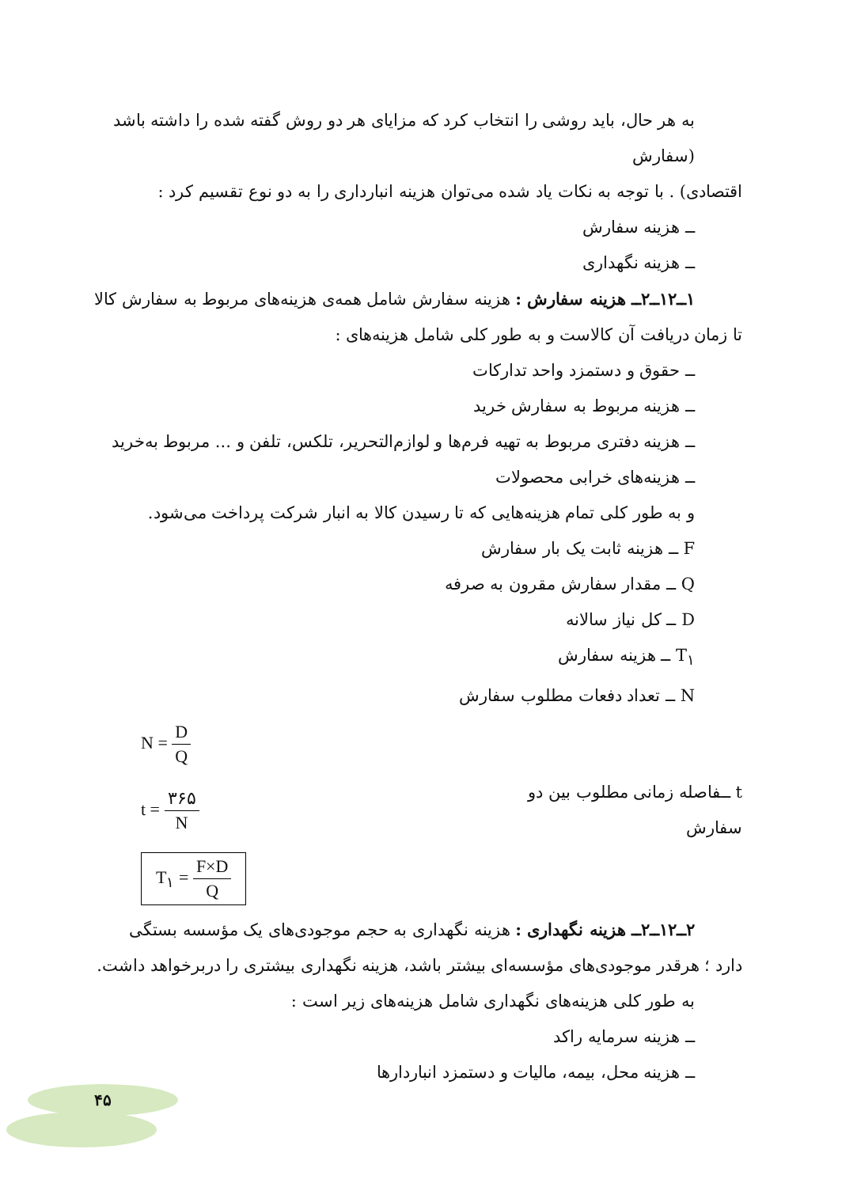به هر حال، باید روشی را انتخاب کرد که مزایای هر دو روش گفته شده را داشته باشد (سفارش
اقتصادی) . با توجه به نکات یاد شده می‌توان هزینه انبارداری را به دو نوع تقسیم کرد :
ــ هزینه سفارش
ــ هزینه نگهداری
۱ــ۱۲ــ۲ــ هزینه سفارش : هزینه سفارش شامل همه‌ی هزینه‌های مربوط به سفارش کالا
تا زمان دریافت آن کالاست و به طور کلی شامل هزینه‌های :
ــ حقوق و دستمزد واحد تدارکات
ــ هزینه مربوط به سفارش خرید
ــ هزینه دفتری مربوط به تهیه فرم‌ها و لوازم‌التحریر، تلکس، تلفن و ... مربوط به‌خرید
ــ هزینه‌های خرابی محصولات
و به طور کلی تمام هزینه‌هایی که تا رسیدن کالا به انبار شرکت پرداخت می‌شود.
F ــ هزینه ثابت یک بار سفارش
Q ــ مقدار سفارش مقرون به صرفه
D ــ کل نیاز سالانه
T<sub>۱</sub> ــ هزینه سفارش
N ــ تعداد دفعات مطلوب سفارش
N = D Q
t = ۳۶۵ N
t ــفاصله زمانی مطلوب بین دو سفارش
T<sub>۱</sub> = F×D Q
۲ــ۱۲ــ۲ــ هزینه نگهداری : هزینه نگهداری به حجم موجودی‌های یک مؤسسه بستگی
دارد ؛ هرقدر موجودی‌های مؤسسه‌ای بیشتر باشد، هزینه نگهداری بیشتری را دربرخواهد داشت.
به طور کلی هزینه‌های نگهداری شامل هزینه‌های زیر است :
ــ هزینه سرمایه راکد
ــ هزینه محل، بیمه، مالیات و دستمزد انباردارها
۴۵